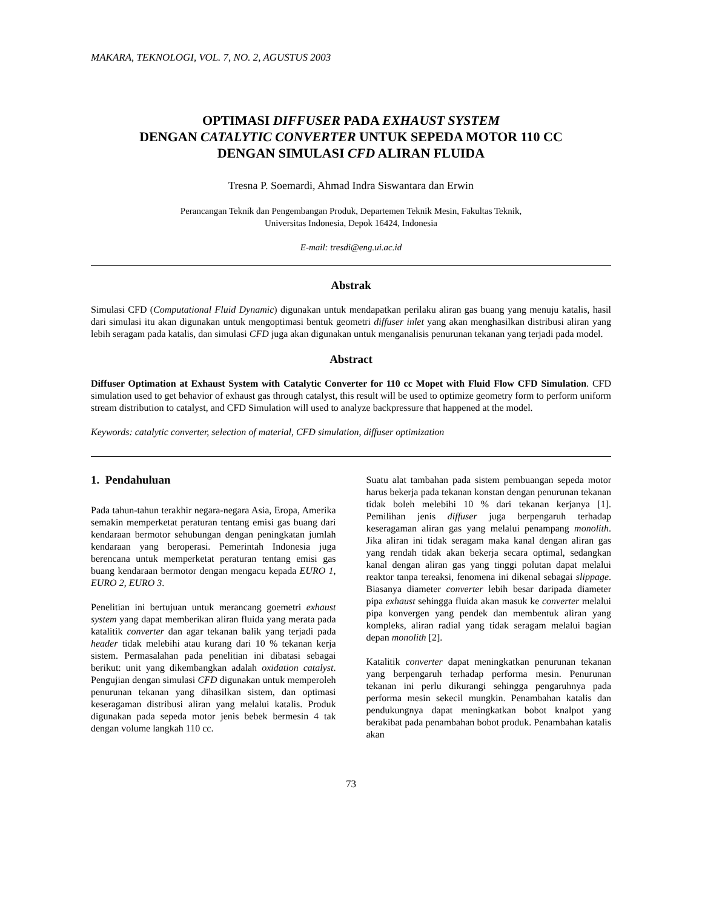MAKARA, TEKNOLOGI, VOL. 7, NO. 2, AGUSTUS 2003
OPTIMASI DIFFUSER PADA EXHAUST SYSTEM
DENGAN CATALYTIC CONVERTER UNTUK SEPEDA MOTOR 110 CC
DENGAN SIMULASI CFD ALIRAN FLUIDA
Tresna P. Soemardi, Ahmad Indra Siswantara dan Erwin
Perancangan Teknik dan Pengembangan Produk, Departemen Teknik Mesin, Fakultas Teknik,
Universitas Indonesia, Depok 16424, Indonesia
E-mail: tresdi@eng.ui.ac.id
Abstrak
Simulasi CFD (Computational Fluid Dynamic) digunakan untuk mendapatkan perilaku aliran gas buang yang menuju katalis, hasil dari simulasi itu akan digunakan untuk mengoptimasi bentuk geometri diffuser inlet yang akan menghasilkan distribusi aliran yang lebih seragam pada katalis, dan simulasi CFD juga akan digunakan untuk menganalisis penurunan tekanan yang terjadi pada model.
Abstract
Diffuser Optimation at Exhaust System with Catalytic Converter for 110 cc Mopet with Fluid Flow CFD Simulation. CFD simulation used to get behavior of exhaust gas through catalyst, this result will be used to optimize geometry form to perform uniform stream distribution to catalyst, and CFD Simulation will used to analyze backpressure that happened at the model.
Keywords: catalytic converter, selection of material, CFD simulation, diffuser optimization
1. Pendahuluan
Pada tahun-tahun terakhir negara-negara Asia, Eropa, Amerika semakin memperketat peraturan tentang emisi gas buang dari kendaraan bermotor sehubungan dengan peningkatan jumlah kendaraan yang beroperasi. Pemerintah Indonesia juga berencana untuk memperketat peraturan tentang emisi gas buang kendaraan bermotor dengan mengacu kepada EURO 1, EURO 2, EURO 3.
Penelitian ini bertujuan untuk merancang goemetri exhaust system yang dapat memberikan aliran fluida yang merata pada katalitik converter dan agar tekanan balik yang terjadi pada header tidak melebihi atau kurang dari 10 % tekanan kerja sistem. Permasalahan pada penelitian ini dibatasi sebagai berikut: unit yang dikembangkan adalah oxidation catalyst. Pengujian dengan simulasi CFD digunakan untuk memperoleh penurunan tekanan yang dihasilkan sistem, dan optimasi keseragaman distribusi aliran yang melalui katalis. Produk digunakan pada sepeda motor jenis bebek bermesin 4 tak dengan volume langkah 110 cc.
Suatu alat tambahan pada sistem pembuangan sepeda motor harus bekerja pada tekanan konstan dengan penurunan tekanan tidak boleh melebihi 10 % dari tekanan kerjanya [1]. Pemilihan jenis diffuser juga berpengaruh terhadap keseragaman aliran gas yang melalui penampang monolith. Jika aliran ini tidak seragam maka kanal dengan aliran gas yang rendah tidak akan bekerja secara optimal, sedangkan kanal dengan aliran gas yang tinggi polutan dapat melalui reaktor tanpa tereaksi, fenomena ini dikenal sebagai slippage. Biasanya diameter converter lebih besar daripada diameter pipa exhaust sehingga fluida akan masuk ke converter melalui pipa konvergen yang pendek dan membentuk aliran yang kompleks, aliran radial yang tidak seragam melalui bagian depan monolith [2].
Katalitik converter dapat meningkatkan penurunan tekanan yang berpengaruh terhadap performa mesin. Penurunan tekanan ini perlu dikurangi sehingga pengaruhnya pada performa mesin sekecil mungkin. Penambahan katalis dan pendukungnya dapat meningkatkan bobot knalpot yang berakibat pada penambahan bobot produk. Penambahan katalis akan
73